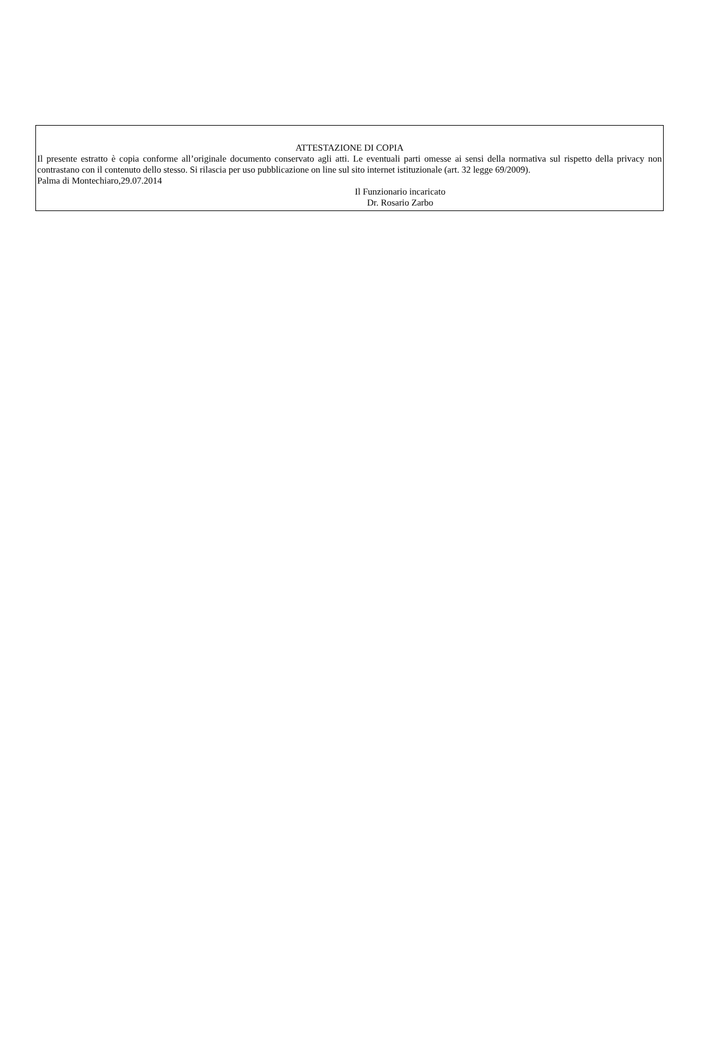ATTESTAZIONE DI COPIA
Il presente estratto è copia conforme all’originale documento conservato agli atti. Le eventuali parti omesse ai sensi della normativa sul rispetto della privacy non contrastano con il contenuto dello stesso. Si rilascia per uso pubblicazione on line sul sito internet istituzionale (art. 32 legge 69/2009).
Palma di Montechiaro,29.07.2014
Il Funzionario incaricato
Dr. Rosario Zarbo